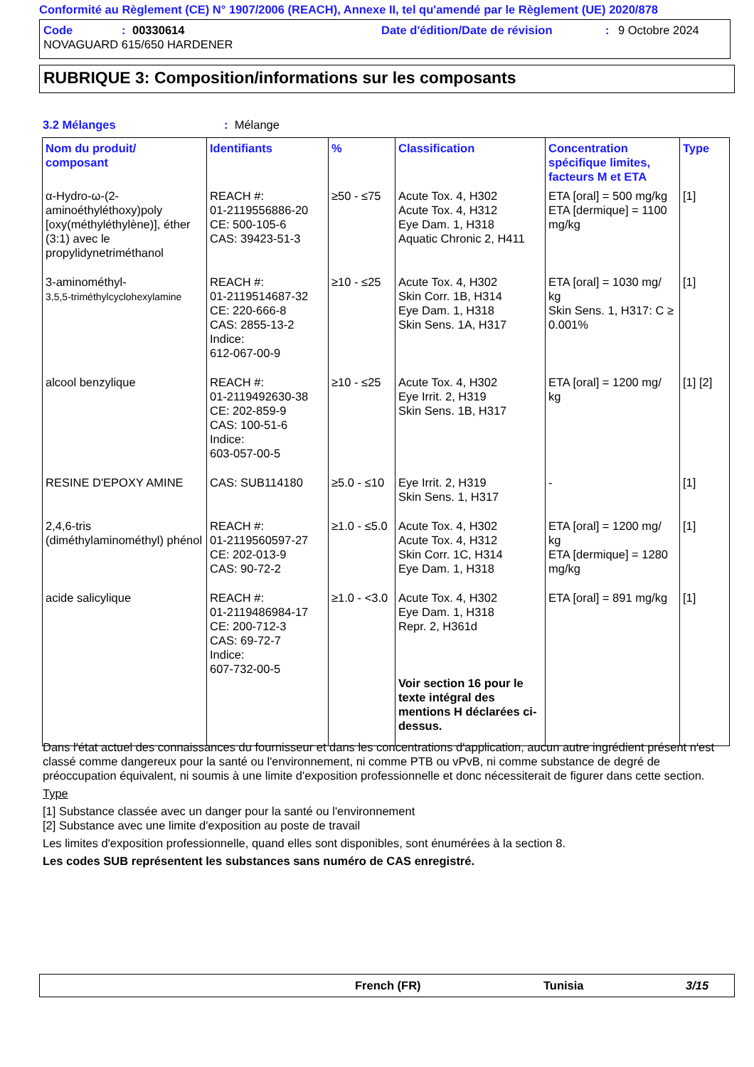Conformité au Règlement (CE) N° 1907/2006 (REACH), Annexe II, tel qu'amendé par le Règlement (UE) 2020/878
Code: 00330614 Date d'édition/Date de révision: 9 Octobre 2024
NOVAGUARD 615/650 HARDENER
RUBRIQUE 3: Composition/informations sur les composants
3.2 Mélanges: Mélange
| Nom du produit/ composant | Identifiants | % | Classification | Concentration spécifique limites, facteurs M et ETA | Type |
| --- | --- | --- | --- | --- | --- |
| α-Hydro-ω-(2-aminoéthyléthoxy)poly [oxy(méthyléthylène)], éther (3:1) avec le propylidynetriméthanol | REACH #: 01-2119556886-20 CE: 500-105-6 CAS: 39423-51-3 | ≥50 - ≤75 | Acute Tox. 4, H302 Acute Tox. 4, H312 Eye Dam. 1, H318 Aquatic Chronic 2, H411 | ETA [oral] = 500 mg/kg ETA [dermique] = 1100 mg/kg | [1] |
| 3-aminométhyl- 3,5,5-triméthylcyclohexylamine | REACH #: 01-2119514687-32 CE: 220-666-8 CAS: 2855-13-2 Indice: 612-067-00-9 | ≥10 - ≤25 | Acute Tox. 4, H302 Skin Corr. 1B, H314 Eye Dam. 1, H318 Skin Sens. 1A, H317 | ETA [oral] = 1030 mg/ kg Skin Sens. 1, H317: C ≥ 0.001% | [1] |
| alcool benzylique | REACH #: 01-2119492630-38 CE: 202-859-9 CAS: 100-51-6 Indice: 603-057-00-5 | ≥10 - ≤25 | Acute Tox. 4, H302 Eye Irrit. 2, H319 Skin Sens. 1B, H317 | ETA [oral] = 1200 mg/ kg | [1] [2] |
| RESINE D'EPOXY AMINE | CAS: SUB114180 | ≥5.0 - ≤10 | Eye Irrit. 2, H319 Skin Sens. 1, H317 | - | [1] |
| 2,4,6-tris (diméthylaminométhyl) phénol | REACH #: 01-2119560597-27 CE: 202-013-9 CAS: 90-72-2 | ≥1.0 - ≤5.0 | Acute Tox. 4, H302 Acute Tox. 4, H312 Skin Corr. 1C, H314 Eye Dam. 1, H318 | ETA [oral] = 1200 mg/ kg ETA [dermique] = 1280 mg/kg | [1] |
| acide salicylique | REACH #: 01-2119486984-17 CE: 200-712-3 CAS: 69-72-7 Indice: 607-732-00-5 | ≥1.0 - <3.0 | Acute Tox. 4, H302 Eye Dam. 1, H318 Repr. 2, H361d Voir section 16 pour le texte intégral des mentions H déclarées ci-dessus. | ETA [oral] = 891 mg/kg | [1] |
Dans l'état actuel des connaissances du fournisseur et dans les concentrations d'application, aucun autre ingrédient présent n'est classé comme dangereux pour la santé ou l'environnement, ni comme PTB ou vPvB, ni comme substance de degré de préoccupation équivalent, ni soumis à une limite d'exposition professionnelle et donc nécessiterait de figurer dans cette section.
Type
[1] Substance classée avec un danger pour la santé ou l'environnement
[2] Substance avec une limite d'exposition au poste de travail
Les limites d'exposition professionnelle, quand elles sont disponibles, sont énumérées à la section 8.
Les codes SUB représentent les substances sans numéro de CAS enregistré.
French (FR) Tunisia 3/15